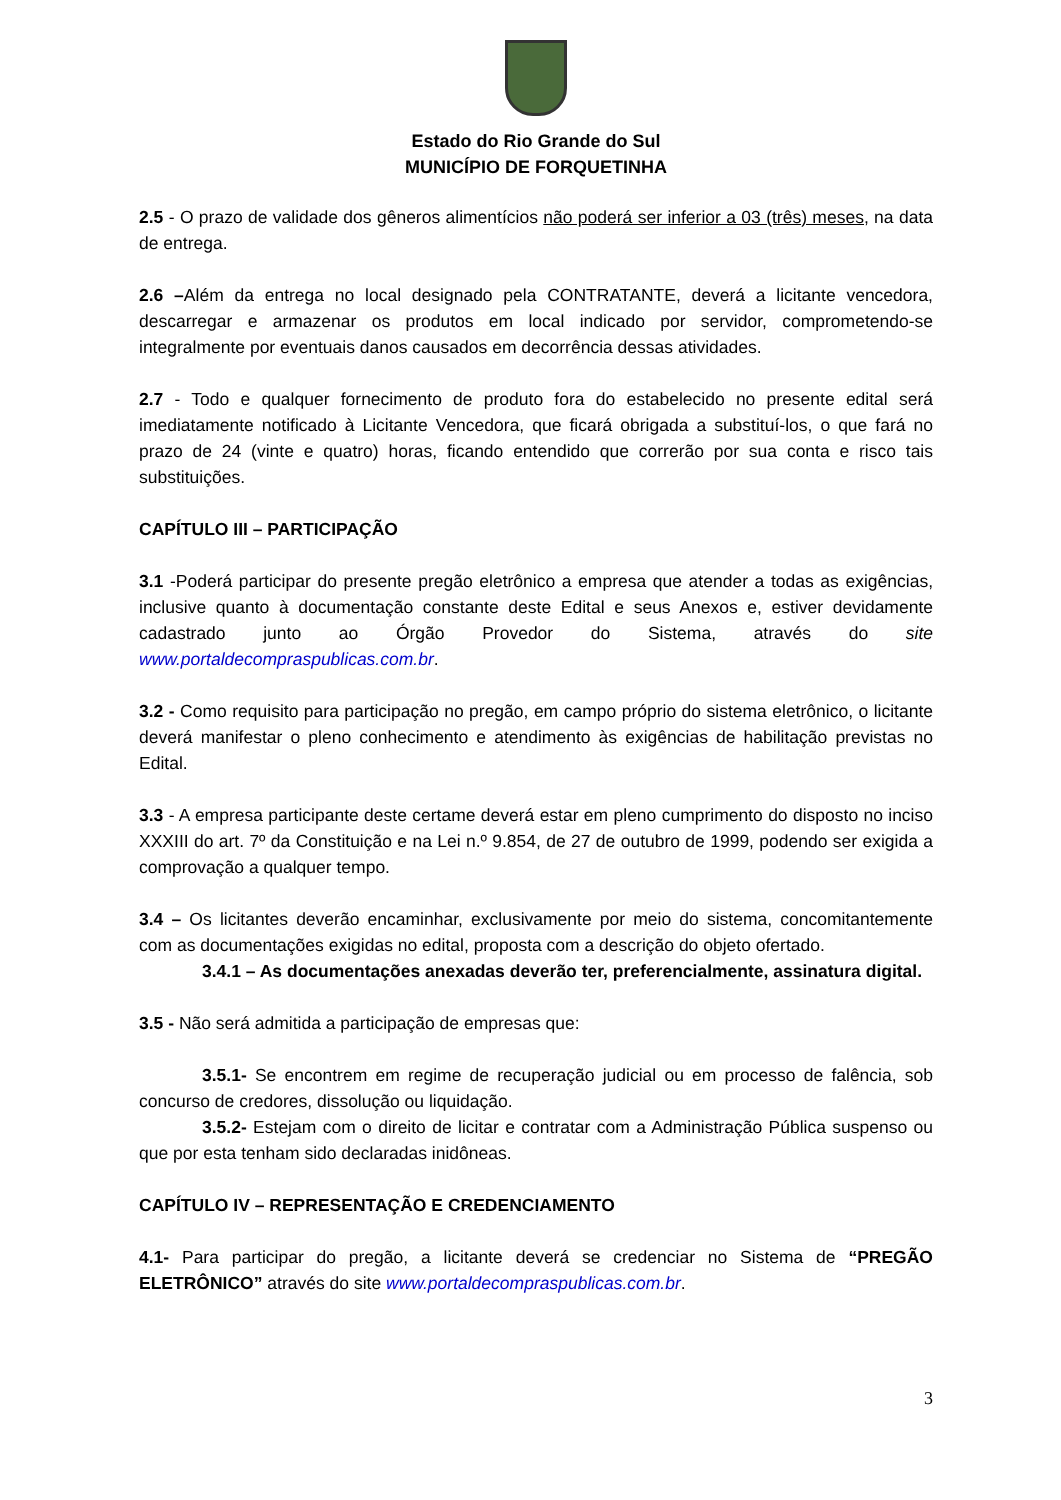Estado do Rio Grande do Sul
MUNICÍPIO DE FORQUETINHA
2.5 - O prazo de validade dos gêneros alimentícios não poderá ser inferior a 03 (três) meses, na data de entrega.
2.6 –Além da entrega no local designado pela CONTRATANTE, deverá a licitante vencedora, descarregar e armazenar os produtos em local indicado por servidor, comprometendo-se integralmente por eventuais danos causados em decorrência dessas atividades.
2.7 - Todo e qualquer fornecimento de produto fora do estabelecido no presente edital será imediatamente notificado à Licitante Vencedora, que ficará obrigada a substituí-los, o que fará no prazo de 24 (vinte e quatro) horas, ficando entendido que correrão por sua conta e risco tais substituições.
CAPÍTULO III – PARTICIPAÇÃO
3.1 -Poderá participar do presente pregão eletrônico a empresa que atender a todas as exigências, inclusive quanto à documentação constante deste Edital e seus Anexos e, estiver devidamente cadastrado junto ao Órgão Provedor do Sistema, através do site www.portaldecompraspublicas.com.br.
3.2 - Como requisito para participação no pregão, em campo próprio do sistema eletrônico, o licitante deverá manifestar o pleno conhecimento e atendimento às exigências de habilitação previstas no Edital.
3.3 - A empresa participante deste certame deverá estar em pleno cumprimento do disposto no inciso XXXIII do art. 7º da Constituição e na Lei n.º 9.854, de 27 de outubro de 1999, podendo ser exigida a comprovação a qualquer tempo.
3.4 – Os licitantes deverão encaminhar, exclusivamente por meio do sistema, concomitantemente com as documentações exigidas no edital, proposta com a descrição do objeto ofertado.
3.4.1 – As documentações anexadas deverão ter, preferencialmente, assinatura digital.
3.5 - Não será admitida a participação de empresas que:
3.5.1- Se encontrem em regime de recuperação judicial ou em processo de falência, sob concurso de credores, dissolução ou liquidação.
3.5.2- Estejam com o direito de licitar e contratar com a Administração Pública suspenso ou que por esta tenham sido declaradas inidôneas.
CAPÍTULO IV – REPRESENTAÇÃO E CREDENCIAMENTO
4.1- Para participar do pregão, a licitante deverá se credenciar no Sistema de “PREGÃO ELETRÔNICO” através do site www.portaldecompraspublicas.com.br.
3